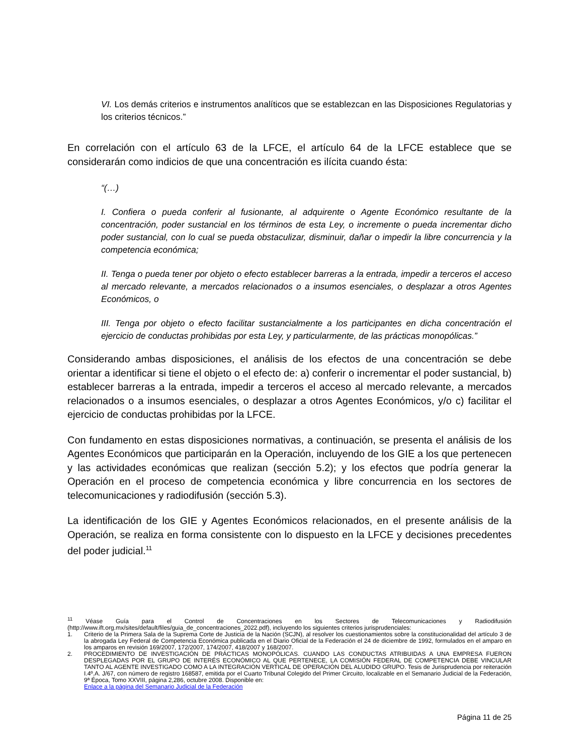VI. Los demás criterios e instrumentos analíticos que se establezcan en las Disposiciones Regulatorias y los criterios técnicos.”
En correlación con el artículo 63 de la LFCE, el artículo 64 de la LFCE establece que se considerarán como indicios de que una concentración es ilícita cuando ésta:
“(…)
I. Confiera o pueda conferir al fusionante, al adquirente o Agente Económico resultante de la concentración, poder sustancial en los términos de esta Ley, o incremente o pueda incrementar dicho poder sustancial, con lo cual se pueda obstaculizar, disminuir, dañar o impedir la libre concurrencia y la competencia económica;
II. Tenga o pueda tener por objeto o efecto establecer barreras a la entrada, impedir a terceros el acceso al mercado relevante, a mercados relacionados o a insumos esenciales, o desplazar a otros Agentes Económicos, o
III. Tenga por objeto o efecto facilitar sustancialmente a los participantes en dicha concentración el ejercicio de conductas prohibidas por esta Ley, y particularmente, de las prácticas monopólicas.”
Considerando ambas disposiciones, el análisis de los efectos de una concentración se debe orientar a identificar si tiene el objeto o el efecto de: a) conferir o incrementar el poder sustancial, b) establecer barreras a la entrada, impedir a terceros el acceso al mercado relevante, a mercados relacionados o a insumos esenciales, o desplazar a otros Agentes Económicos, y/o c) facilitar el ejercicio de conductas prohibidas por la LFCE.
Con fundamento en estas disposiciones normativas, a continuación, se presenta el análisis de los Agentes Económicos que participarán en la Operación, incluyendo de los GIE a los que pertenecen y las actividades económicas que realizan (sección 5.2); y los efectos que podría generar la Operación en el proceso de competencia económica y libre concurrencia en los sectores de telecomunicaciones y radiodifusión (sección 5.3).
La identificación de los GIE y Agentes Económicos relacionados, en el presente análisis de la Operación, se realiza en forma consistente con lo dispuesto en la LFCE y decisiones precedentes del poder judicial.<sup>11</sup>
<sup>11</sup> Véase Guía para el Control de Concentraciones en los Sectores de Telecomunicaciones y Radiodifusión (http://www.ift.org.mx/sites/default/files/guia_de_concentraciones_2022.pdf), incluyendo los siguientes criterios jurisprudenciales:
1. Criterio de la Primera Sala de la Suprema Corte de Justicia de la Nación (SCJN), al resolver los cuestionamientos sobre la constitucionalidad del artículo 3 de la abrogada Ley Federal de Competencia Económica publicada en el Diario Oficial de la Federación el 24 de diciembre de 1992, formulados en el amparo en los amparos en revisión 169/2007, 172/2007, 174/2007, 418/2007 y 168/2007.
2. PROCEDIMIENTO DE INVESTIGACIÓN DE PRÁCTICAS MONOPÓLICAS. CUANDO LAS CONDUCTAS ATRIBUIDAS A UNA EMPRESA FUERON DESPLEGADAS POR EL GRUPO DE INTERÉS ECONÓMICO AL QUE PERTENECE, LA COMISIÓN FEDERAL DE COMPETENCIA DEBE VINCULAR TANTO AL AGENTE INVESTIGADO COMO A LA INTEGRACIÓN VERTICAL DE OPERACIÓN DEL ALUDIDO GRUPO. Tesis de Jurisprudencia por reiteración I.4º.A. J/67, con número de registro 168587, emitida por el Cuarto Tribunal Colegido del Primer Circuito, localizable en el Semanario Judicial de la Federación, 9ª Época, Tomo XXVIII, página 2,286, octubre 2008. Disponible en:
Enlace a la página del Semanario Judicial de la Federación
Página 11 de 25